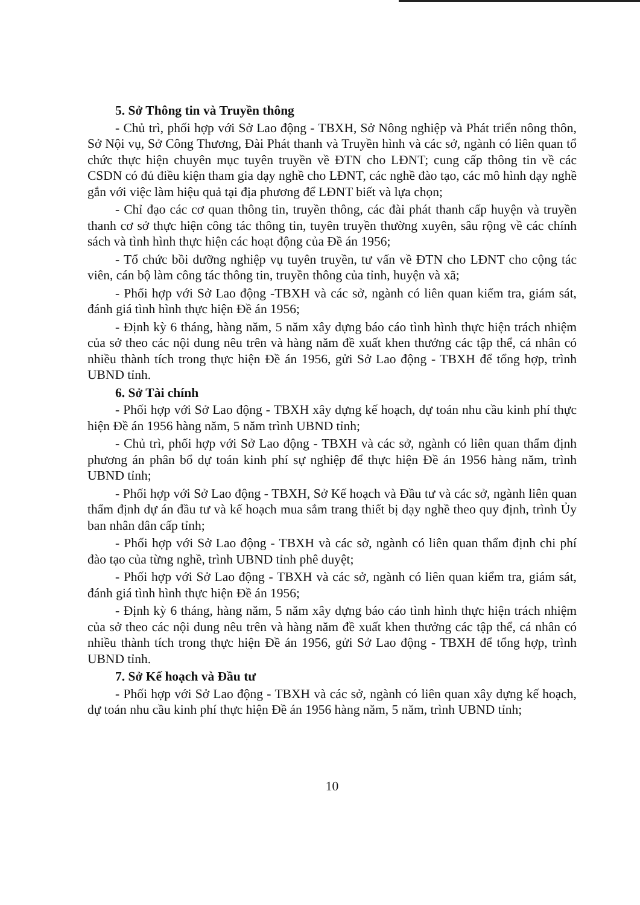5. Sở Thông tin và Truyền thông
- Chủ trì, phối hợp với Sở Lao động - TBXH, Sở Nông nghiệp và Phát triển nông thôn, Sở Nội vụ, Sở Công Thương, Đài Phát thanh và Truyền hình và các sở, ngành có liên quan tổ chức thực hiện chuyên mục tuyên truyền về ĐTN cho LĐNT; cung cấp thông tin về các CSDN có đủ điều kiện tham gia dạy nghề cho LĐNT, các nghề đào tạo, các mô hình dạy nghề gắn với việc làm hiệu quả tại địa phương để LĐNT biết và lựa chọn;
- Chỉ đạo các cơ quan thông tin, truyền thông, các đài phát thanh cấp huyện và truyền thanh cơ sở thực hiện công tác thông tin, tuyên truyền thường xuyên, sâu rộng về các chính sách và tình hình thực hiện các hoạt động của Đề án 1956;
- Tổ chức bồi dưỡng nghiệp vụ tuyên truyền, tư vấn về ĐTN cho LĐNT cho cộng tác viên, cán bộ làm công tác thông tin, truyền thông của tỉnh, huyện và xã;
- Phối hợp với Sở Lao động -TBXH và các sở, ngành có liên quan kiểm tra, giám sát, đánh giá tình hình thực hiện Đề án 1956;
- Định kỳ 6 tháng, hàng năm, 5 năm xây dựng báo cáo tình hình thực hiện trách nhiệm của sở theo các nội dung nêu trên và hàng năm đề xuất khen thưởng các tập thể, cá nhân có nhiều thành tích trong thực hiện Đề án 1956, gửi Sở Lao động - TBXH để tổng hợp, trình UBND tỉnh.
6. Sở Tài chính
- Phối hợp với Sở Lao động - TBXH xây dựng kế hoạch, dự toán nhu cầu kinh phí thực hiện Đề án 1956 hàng năm, 5 năm trình UBND tỉnh;
- Chủ trì, phối hợp với Sở Lao động - TBXH và các sở, ngành có liên quan thẩm định phương án phân bổ dự toán kinh phí sự nghiệp để thực hiện Đề án 1956 hàng năm, trình UBND tỉnh;
- Phối hợp với Sở Lao động - TBXH, Sở Kế hoạch và Đầu tư và các sở, ngành liên quan thẩm định dự án đầu tư và kế hoạch mua sắm trang thiết bị dạy nghề theo quy định, trình Ủy ban nhân dân cấp tỉnh;
- Phối hợp với Sở Lao động - TBXH và các sở, ngành có liên quan thẩm định chi phí đào tạo của từng nghề, trình UBND tỉnh phê duyệt;
- Phối hợp với Sở Lao động - TBXH và các sở, ngành có liên quan kiểm tra, giám sát, đánh giá tình hình thực hiện Đề án 1956;
- Định kỳ 6 tháng, hàng năm, 5 năm xây dựng báo cáo tình hình thực hiện trách nhiệm của sở theo các nội dung nêu trên và hàng năm đề xuất khen thưởng các tập thể, cá nhân có nhiều thành tích trong thực hiện Đề án 1956, gửi Sở Lao động - TBXH để tổng hợp, trình UBND tỉnh.
7. Sở Kế hoạch và Đầu tư
- Phối hợp với Sở Lao động - TBXH và các sở, ngành có liên quan xây dựng kế hoạch, dự toán nhu cầu kinh phí thực hiện Đề án 1956 hàng năm, 5 năm, trình UBND tỉnh;
10